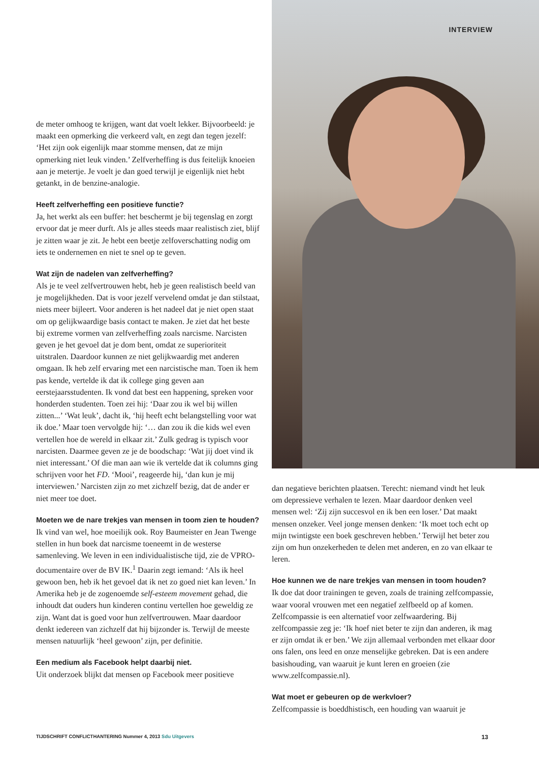INTERVIEW
de meter omhoog te krijgen, want dat voelt lekker. Bijvoorbeeld: je maakt een opmerking die verkeerd valt, en zegt dan tegen jezelf: ‘Het zijn ook eigenlijk maar stomme mensen, dat ze mijn opmerking niet leuk vinden.’ Zelfverheffing is dus feitelijk knoeien aan je metertje. Je voelt je dan goed terwijl je eigenlijk niet hebt getankt, in de benzine-analogie.
Heeft zelfverheffing een positieve functie?
Ja, het werkt als een buffer: het beschermt je bij tegenslag en zorgt ervoor dat je meer durft. Als je alles steeds maar realistisch ziet, blijf je zitten waar je zit. Je hebt een beetje zelfoverschatting nodig om iets te ondernemen en niet te snel op te geven.
Wat zijn de nadelen van zelfverheffing?
Als je te veel zelfvertrouwen hebt, heb je geen realistisch beeld van je mogelijkheden. Dat is voor jezelf vervelend omdat je dan stilstaat, niets meer bijleert. Voor anderen is het nadeel dat je niet open staat om op gelijkwaardige basis contact te maken. Je ziet dat het beste bij extreme vormen van zelfverheffing zoals narcisme. Narcisten geven je het gevoel dat je dom bent, omdat ze superioriteit uitstralen. Daardoor kunnen ze niet gelijkwaardig met anderen omgaan. Ik heb zelf ervaring met een narcistische man. Toen ik hem pas kende, vertelde ik dat ik college ging geven aan eerstejaarsstudenten. Ik vond dat best een happening, spreken voor honderden studenten. Toen zei hij: ‘Daar zou ik wel bij willen zitten...’ ‘Wat leuk’, dacht ik, ‘hij heeft echt belangstelling voor wat ik doe.’ Maar toen vervolgde hij: ‘… dan zou ik die kids wel even vertellen hoe de wereld in elkaar zit.’ Zulk gedrag is typisch voor narcisten. Daarmee geven ze je de boodschap: ‘Wat jij doet vind ik niet interessant.’ Of die man aan wie ik vertelde dat ik columns ging schrijven voor het FD. ‘Mooi’, reageerde hij, ‘dan kun je mij interviewen.’ Narcisten zijn zo met zichzelf bezig, dat de ander er niet meer toe doet.
Moeten we de nare trekjes van mensen in toom zien te houden?
Ik vind van wel, hoe moeilijk ook. Roy Baumeister en Jean Twenge stellen in hun boek dat narcisme toeneemt in de westerse samenleving. We leven in een individualistische tijd, zie de VPRO-documentaire over de BV IK.<sup>1</sup> Daarin zegt iemand: ‘Als ik heel gewoon ben, heb ik het gevoel dat ik net zo goed niet kan leven.’ In Amerika heb je de zogenoemde self-esteem movement gehad, die inhoudt dat ouders hun kinderen continu vertellen hoe geweldig ze zijn. Want dat is goed voor hun zelfvertrouwen. Maar daardoor denkt iedereen van zichzelf dat hij bijzonder is. Terwijl de meeste mensen natuurlijk ‘heel gewoon’ zijn, per definitie.
Een medium als Facebook helpt daarbij niet.
Uit onderzoek blijkt dat mensen op Facebook meer positieve
dan negatieve berichten plaatsen. Terecht: niemand vindt het leuk om depressieve verhalen te lezen. Maar daardoor denken veel mensen wel: ‘Zij zijn succesvol en ik ben een loser.’ Dat maakt mensen onzeker. Veel jonge mensen denken: ‘Ik moet toch echt op mijn twintigste een boek geschreven hebben.’ Terwijl het beter zou zijn om hun onzekerheden te delen met anderen, en zo van elkaar te leren.
Hoe kunnen we de nare trekjes van mensen in toom houden?
Ik doe dat door trainingen te geven, zoals de training zelfcompassie, waar vooral vrouwen met een negatief zelfbeeld op af komen. Zelfcompassie is een alternatief voor zelfwaardering. Bij zelfcompassie zeg je: ‘Ik hoef niet beter te zijn dan anderen, ik mag er zijn omdat ik er ben.’ We zijn allemaal verbonden met elkaar door ons falen, ons leed en onze menselijke gebreken. Dat is een andere basishouding, van waaruit je kunt leren en groeien (zie www.zelfcompassie.nl).
Wat moet er gebeuren op de werkvloer?
Zelfcompassie is boeddhistisch, een houding van waaruit je
TIJDSCHRIFT CONFLICTHANTERING Nummer 4, 2013 Sdu Uitgevers
13